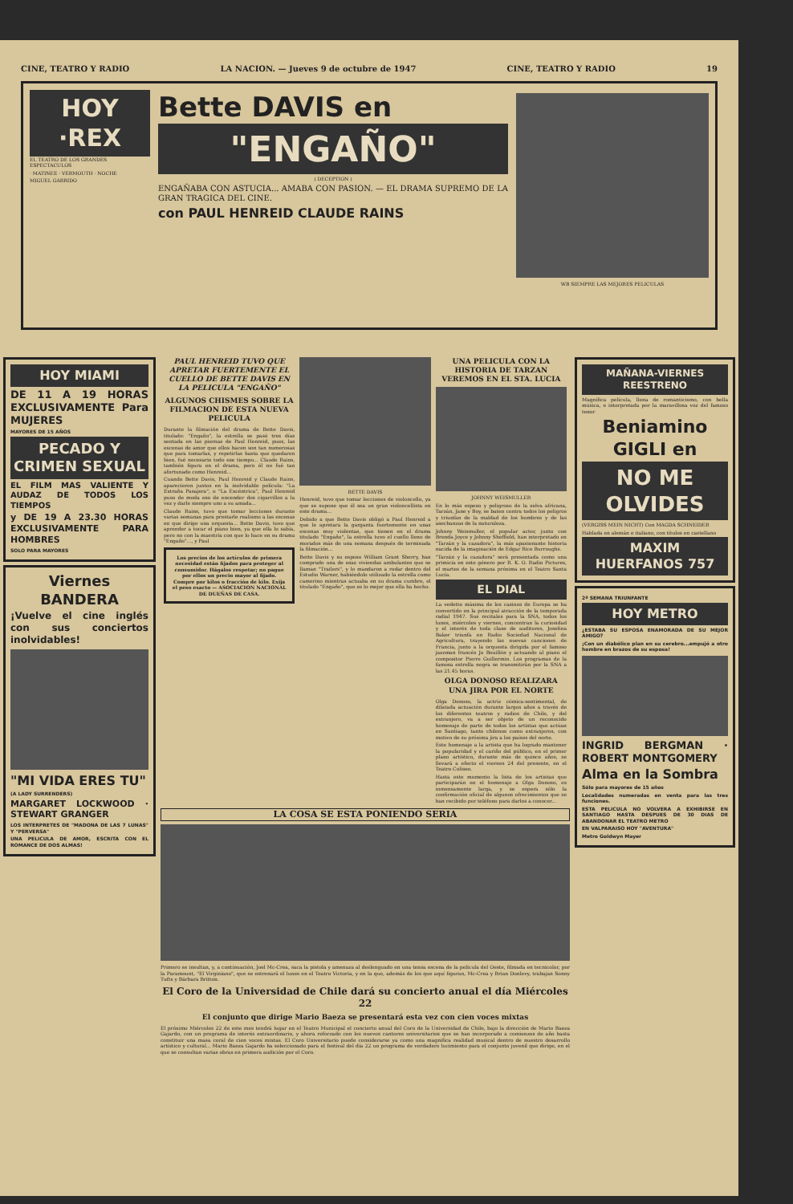CINE, TEATRO Y RADIO LA NACION. — Jueves 9 de octubre de 1947 CINE, TEATRO Y RADIO 19
HOY
·REX
EL TEATRO DE LOS GRANDES ESPECTACULOS
· MATINEE · VERMOUTH · NOCHE
MIGUEL GARRIDO
Bette DAVIS en
"ENGAÑO"
( DECEPTION )
ENGAÑABA CON ASTUCIA... AMABA CON PASION. — EL DRAMA SUPREMO DE LA GRAN TRAGICA DEL CINE.
con PAUL HENREID CLAUDE RAINS
WB SIEMPRE LAS MEJORES PELICULAS
HOY MIAMI
DE 11 A 19 HORAS EXCLUSIVAMENTE Para MUJERES
MAYORES DE 15 AÑOS
PECADO Y CRIMEN SEXUAL
EL FILM MAS VALIENTE Y AUDAZ DE TODOS LOS TIEMPOS
y DE 19 A 23.30 HORAS EXCLUSIVAMENTE PARA HOMBRES
SOLO PARA MAYORES
Viernes BANDERA
¡Vuelve el cine inglés con sus conciertos inolvidables!
"MI VIDA ERES TU"
(A LADY SURRENDERS)
MARGARET LOCKWOOD · STEWART GRANGER
LOS INTERPRETES DE "MADONA DE LAS 7 LUNAS" Y "PERVERSA"
UNA PELICULA DE AMOR, ESCRITA CON EL ROMANCE DE DOS ALMAS!
PAUL HENREID TUVO QUE APRETAR FUERTEMENTE EL CUELLO DE BETTE DAVIS EN LA PELICULA "ENGAÑO"
ALGUNOS CHISMES SOBRE LA FILMACION DE ESTA NUEVA PELICULA
Durante la filmación del drama de Bette Davis, titulado: "Engaño", la estrella se pasó tres días sentada en las piernas de Paul Henreid, pues, las escenas de amor que ellos hacen son tan numerosas que para tomarlas, y repetirlas hasta que quedaron bien, fué necesario todo ese tiempo... Claude Rains, también figura en el drama, pero él no fué tan afortunado como Henreid...
Cuando Bette Davis, Paul Henreid y Claude Rains, aparecieron juntos en la inolvidable película: "La Extraña Pasajera", o "La Excéntrica", Paul Henreid puso de moda eso de encender dos cigarrillos a la vez y darle siempre uno a su amada...
Claude Rains, tuvo que tomar lecciones durante varias semanas para prestarle realismo a las escenas en que dirige una orquesta... Bette Davis, tuvo que aprender a tocar el piano bien, ya que ella lo sabía, pero no con la maestría con que lo hace en su drama "Engaño"..., y Paul
Los precios de los artículos de primera necesidad están fijados para proteger al consumidor. Hágalos respetar; no pague por ellos un precio mayor al fijado. Compre por kilos o fracción de kilo. Exija el peso exacto — ASOCIACION NACIONAL DE DUEÑAS DE CASA.
BETTE DAVIS
Henreid, tuvo que tomar lecciones de violoncello, ya que se supone que él sea un gran violoncellista en este drama...
Debido a que Bette Davis obligó a Paul Henreid a que le apretara la garganta fuertemente en unas escenas muy violentas, que tienen en el drama titulado "Engaño", la estrella tuvo el cuello lleno de morados más de una semana después de terminada la filmación...
Bette Davis y su esposo William Grant Sherry, han comprado una de esas viviendas ambulantes que se llaman "Trailers", y lo mandaron a rodar dentro del Estudio Warner, habiéndolo utilizado la estrella como camerino mientras actuaba en su drama cumbre, el titulado "Engaño", que es lo mejor que ella ha hecho.
UNA PELICULA CON LA HISTORIA DE TARZAN VEREMOS EN EL STA. LUCIA
JOHNNY WEISMULLER
En lo más espeso y peligroso de la selva africana, Tarzán, Jane y Boy, se baten contra todos los peligros y triunfan de la maldad de los hombres y de las asechanzas de la naturaleza.
Johnny Weismuller, el popular actor, junto con Brenda Joyce y Johnny Sheffield, han interpretado en "Tarzán y la cazadora", la más apasionante historia nacida de la imaginación de Edgar Rice Burroughs.
"Tarzán y la cazadora" será presentada como una primicia en este género por R. K. O. Radio Pictures, el martes de la semana próxima en el Teatro Santa Lucía.
EL DIAL
La vedette máxima de los casinos de Europa se ha convertido en la principal atracción de la temporada radial 1947. Sus recitales para la SNA, todos los lunes, miércoles y viernes, concentran la curiosidad y el interés de toda clase de auditores, Josefina Baker triunfa en Radio Sociedad Nacional de Agricultura, trayendo las nuevas canciones de Francia, junto a la orquesta dirigida por el famoso jazzman francés Jo Bouillón y actuando al piano el compositor Pierre Guillermin. Los programas de la famosa estrella negra se transmitirán por la SNA a las 21.45 horas.
OLGA DONOSO REALIZARA UNA JIRA POR EL NORTE
Olga Donoso, la actriz cómica-sentimental, de dilatada actuación durante largos años a través de los diferentes teatros y radios de Chile, y del extranjero, va a ser objeto de un reconocido homenaje de parte de todos los artistas que actúan en Santiago, tanto chilenos como extranjeros, con motivo de su próxima jira a los países del norte.
Este homenaje a la artista que ha logrado mantener la popularidad y el cariño del público, en el primer plano artístico, durante más de quince años, se llevará a efecto el viernes 24 del presente, en el Teatro Coliseo.
Hasta este momento la lista de los artistas que participarán en el homenaje a Olga Donoso, es inmensamente larga, y se espera sólo la confirmación oficial de algunos ofrecimientos que se han recibido por teléfono para darlos a conocer...
LA COSA SE ESTA PONIENDO SERIA
Primero se insultan, y, a continuación, Joel Mc-Crea, saca la pistola y amenaza al deslenguado en una tensa escena de la película del Oeste, filmada en tecnicolor, por la Paramount, "El Virginiano", que se estrenará el lunes en el Teatro Victoria, y en la que, además de los que aquí figuran, Mc-Crea y Brian Donlevy, trabajan Sonny Tufts y Bárbara Britton.
El Coro de la Universidad de Chile dará su concierto anual el día Miércoles 22
El conjunto que dirige Mario Baeza se presentará esta vez con cien voces mixtas
El próximo Miércoles 22 de este mes tendrá lugar en el Teatro Municipal el concierto anual del Coro de la Universidad de Chile, bajo la dirección de Mario Baeza Gajardo, con un programa de interés extraordinario, y ahora reforzado con los nuevos cantores universitarios que se han incorporado a comienzos de año hasta constituir una masa coral de cien voces mixtas. El Coro Universitario puede considerarse ya como una magnífica realidad musical dentro de nuestro desarrollo artístico y cultural... Mario Baeza Gajardo ha seleccionado para el festival del día 22 un programa de verdadero lucimiento para el conjunto juvenil que dirige, en el que se consultan varias obras en primera audición por el Coro.
MAÑANA-VIERNES REESTRENO
Magnífica película, llena de romanticismo, con bella música, e interpretada por la maravillosa voz del famoso tenor
Beniamino GIGLI en
NO ME OLVIDES
(VERGISS MEIN NICHT) Con MAGDA SCHNEIDER
Hablada en alemán e italiano, con títulos en castellano
MAXIM HUERFANOS 757
2ª SEMANA TRIUNFANTE
HOY METRO
¿ESTABA SU ESPOSA ENAMORADA DE SU MEJOR AMIGO?
¡Con un diabólico plan en su cerebro...empujó a otro hombre en brazos de su esposa!
INGRID BERGMAN · ROBERT MONTGOMERY
Alma en la Sombra
Sólo para mayores de 15 años
Localidades numeradas en venta para las tres funciones.
ESTA PELICULA NO VOLVERA A EXHIBIRSE EN SANTIAGO HASTA DESPUES DE 30 DIAS DE ABANDONAR EL TEATRO METRO
EN VALPARAISO HOY "AVENTURA"
Metro Goldwyn Mayer